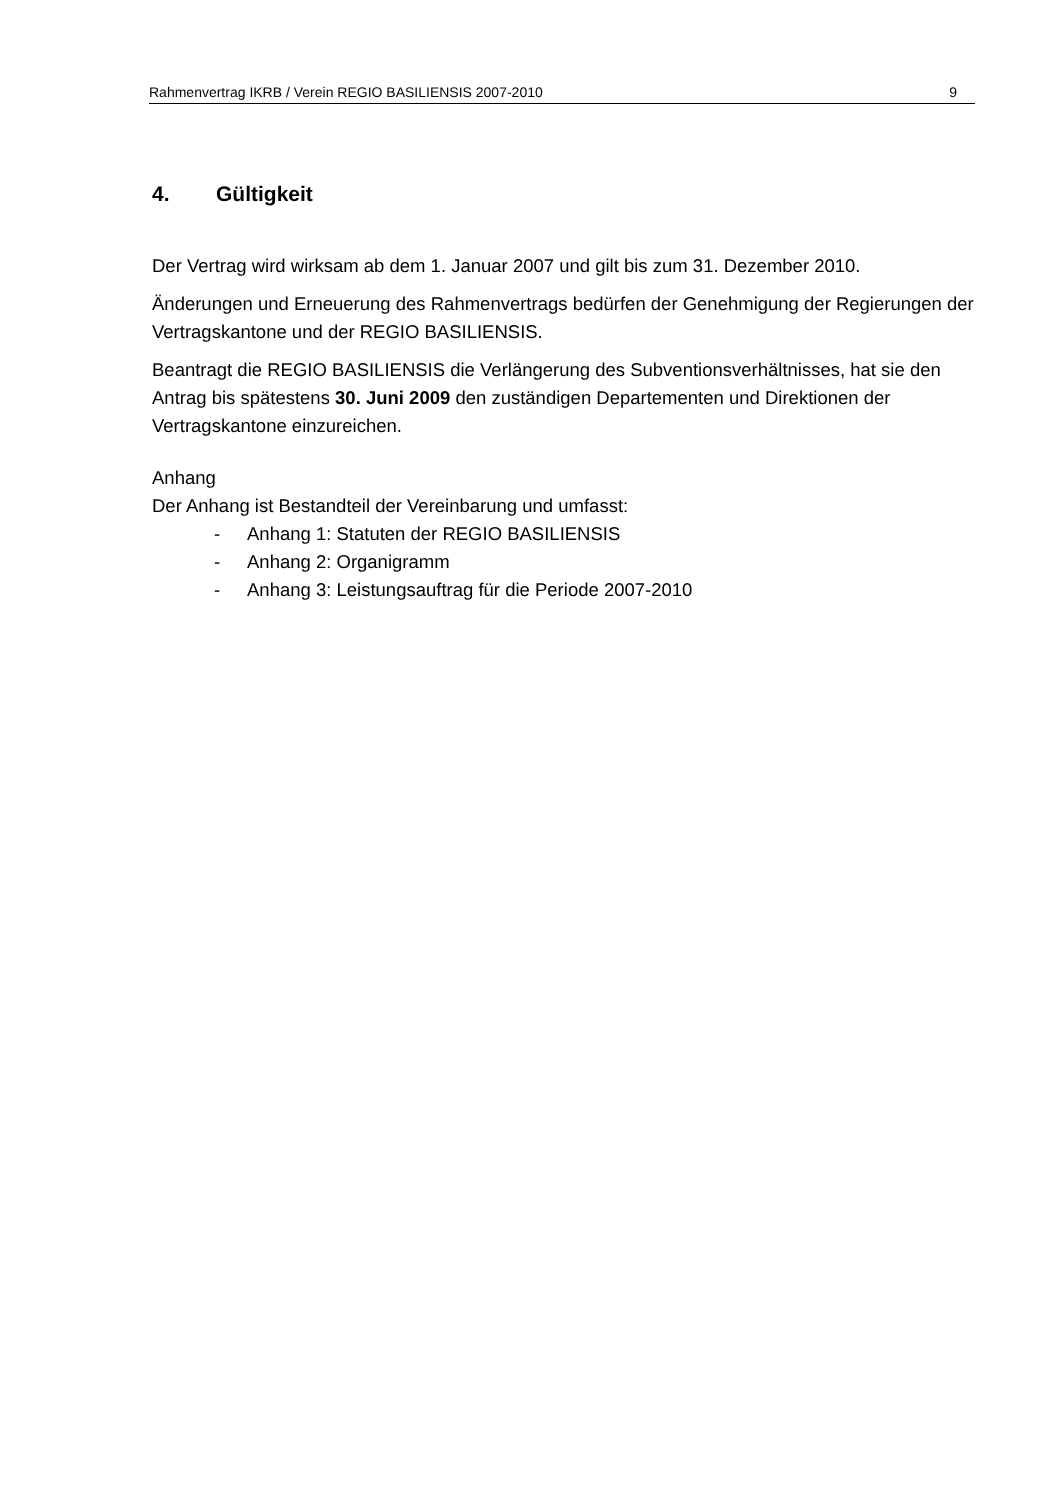Rahmenvertrag IKRB / Verein REGIO BASILIENSIS 2007-2010 9
4. Gültigkeit
Der Vertrag wird wirksam ab dem 1. Januar 2007 und gilt bis zum 31. Dezember 2010.
Änderungen und Erneuerung des Rahmenvertrags bedürfen der Genehmigung der Regierungen der Vertragskantone und der REGIO BASILIENSIS.
Beantragt die REGIO BASILIENSIS die Verlängerung des Subventionsverhältnisses, hat sie den Antrag bis spätestens 30. Juni 2009 den zuständigen Departementen und Direktionen der Vertragskantone einzureichen.
Anhang
Der Anhang ist Bestandteil der Vereinbarung und umfasst:
- Anhang 1: Statuten der REGIO BASILIENSIS
- Anhang 2: Organigramm
- Anhang 3: Leistungsauftrag für die Periode 2007-2010